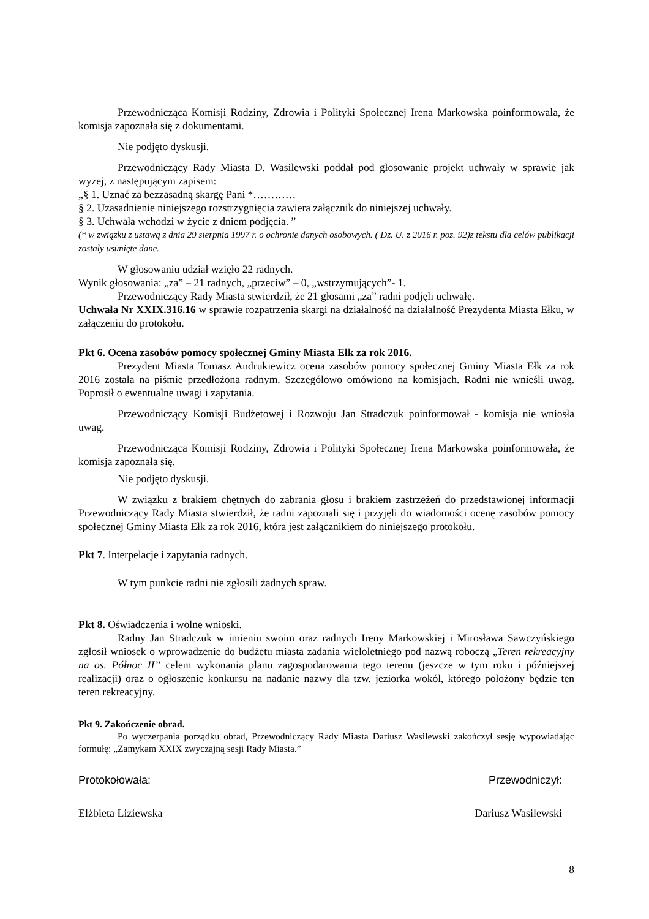Przewodnicząca Komisji Rodziny, Zdrowia i Polityki Społecznej Irena Markowska poinformowała, że komisja zapoznała się z dokumentami.
Nie podjęto dyskusji.
Przewodniczący Rady Miasta D. Wasilewski poddał pod głosowanie projekt uchwały w sprawie jak wyżej, z następującym zapisem:
„§ 1. Uznać za bezzasadną skargę Pani *…………
§ 2. Uzasadnienie niniejszego rozstrzygnięcia zawiera załącznik do niniejszej uchwały.
§ 3. Uchwała wchodzi w życie z dniem podjęcia. ”
(* w związku z ustawą z dnia 29 sierpnia 1997 r. o ochronie danych osobowych. ( Dz. U. z 2016 r. poz. 92)z tekstu dla celów publikacji zostały usunięte dane.
W głosowaniu udział wzięło 22 radnych.
Wynik głosowania: „za” – 21 radnych, „przeciw” – 0, „wstrzymujących”- 1.
Przewodniczący Rady Miasta stwierdził, że 21 głosami „za” radni podjęli uchwałę.
Uchwała Nr XXIX.316.16 w sprawie rozpatrzenia skargi na działalność na działalność Prezydenta Miasta Ełku, w załączeniu do protokołu.
Pkt 6. Ocena zasobów pomocy społecznej Gminy Miasta Ełk za rok 2016.
Prezydent Miasta Tomasz Andrukiewicz ocena zasobów pomocy społecznej Gminy Miasta Ełk za rok 2016 została na piśmie przedłożona radnym. Szczegółowo omówiono na komisjach. Radni nie wnieśli uwag. Poprosił o ewentualne uwagi i zapytania.
Przewodniczący Komisji Budżetowej i Rozwoju Jan Stradczuk poinformował - komisja nie wniosła uwag.
Przewodnicząca Komisji Rodziny, Zdrowia i Polityki Społecznej Irena Markowska poinformowała, że komisja zapoznała się.
Nie podjęto dyskusji.
W związku z brakiem chętnych do zabrania głosu i brakiem zastrzeżeń do przedstawionej informacji Przewodniczący Rady Miasta stwierdził, że radni zapoznali się i przyjęli do wiadomości ocenę zasobów pomocy społecznej Gminy Miasta Ełk za rok 2016, która jest załącznikiem do niniejszego protokołu.
Pkt 7. Interpelacje i zapytania radnych.
W tym punkcie radni nie zgłosili żadnych spraw.
Pkt 8. Oświadczenia i wolne wnioski.
Radny Jan Stradczuk w imieniu swoim oraz radnych Ireny Markowskiej i Mirosława Sawczyńskiego zgłosił wniosek o wprowadzenie do budżetu miasta zadania wieloletniego pod nazwą roboczą „Teren rekreacyjny na os. Północ II” celem wykonania planu zagospodarowania tego terenu (jeszcze w tym roku i późniejszej realizacji) oraz o ogłoszenie konkursu na nadanie nazwy dla tzw. jeziorka wokół, którego położony będzie ten teren rekreacyjny.
Pkt 9. Zakończenie obrad.
Po wyczerpania porządku obrad, Przewodniczący Rady Miasta Dariusz Wasilewski zakończył sesję wypowiadając formułę: „Zamykam XXIX zwyczajną sesji Rady Miasta.”
Protokołowała: Przewodniczył:
Elżbieta Liziewska Dariusz Wasilewski
8